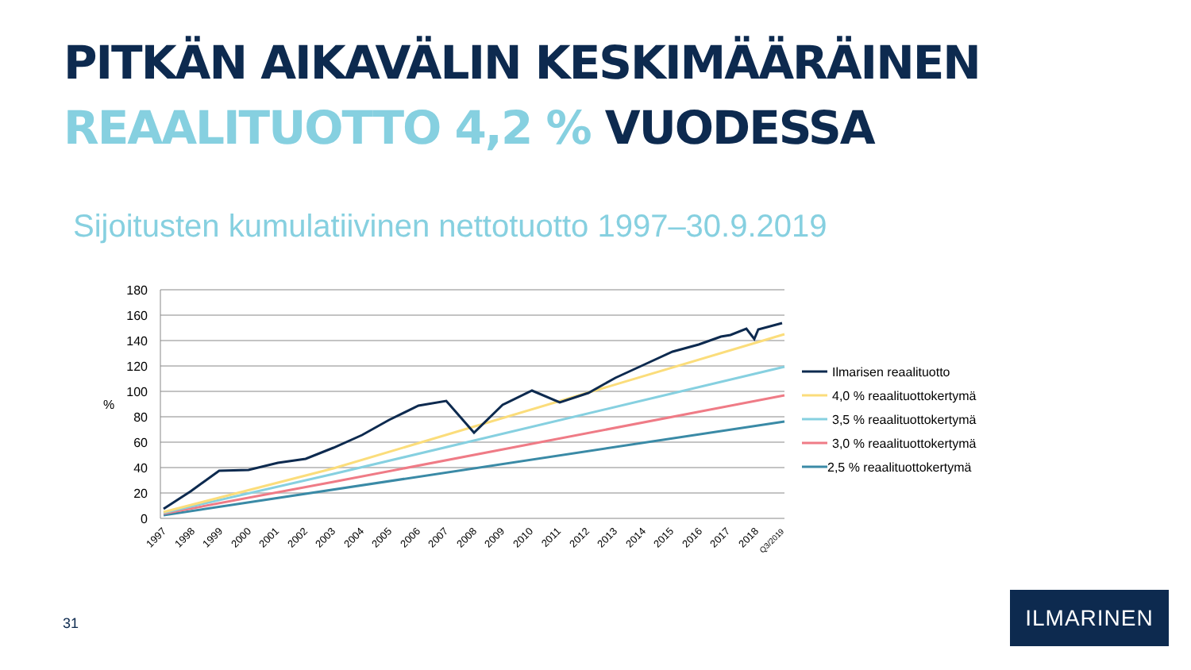PITKÄN AIKAVÄLIN KESKIMÄÄRÄINEN
REAALITUOTTO 4,2 % VUODESSA
Sijoitusten kumulatiivinen nettotuotto 1997–30.9.2019
180
160
140
120
100
80
60
40
20
0
%
1997
1998
1999
2000
2001
2002
2003
2004
2005
2006
2007
2008
2009
2010
2011
2012
2013
2014
2015
2016
2017
2018
Q3/2019
Ilmarisen reaalituotto
4,0 % reaalituottokertymä
3,5 % reaalituottokertymä
3,0 % reaalituottokertymä
2,5 % reaalituottokertymä
31
ILMARINEN